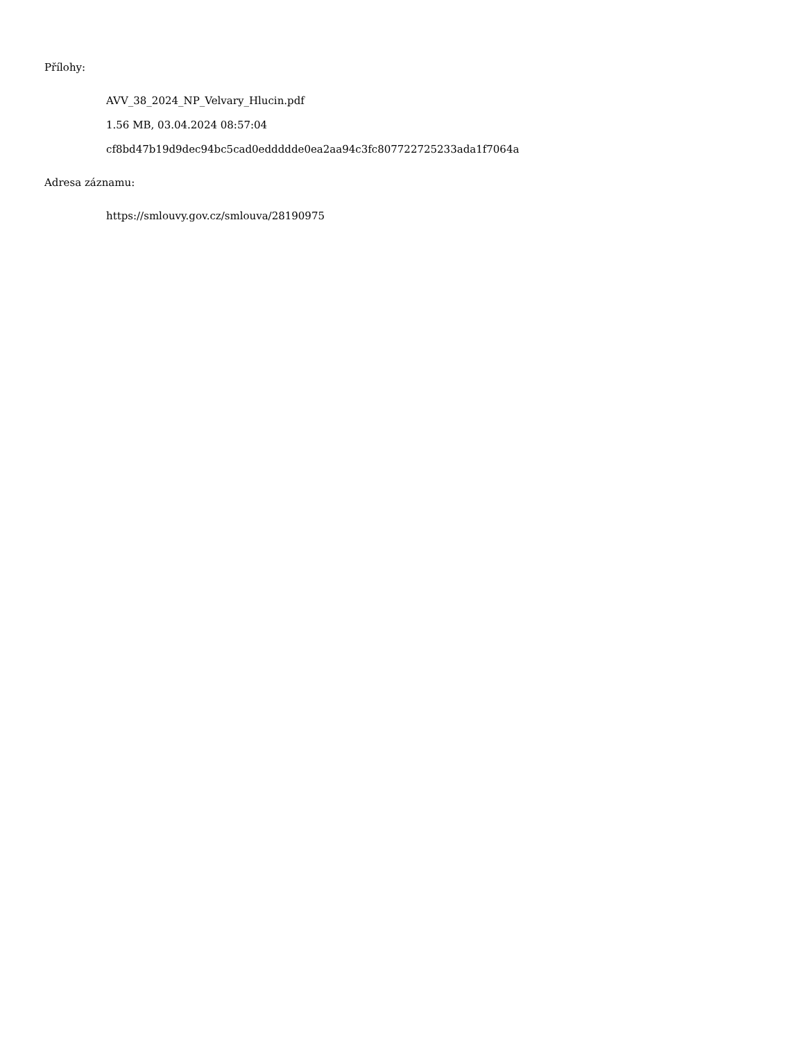Přílohy:
AVV_38_2024_NP_Velvary_Hlucin.pdf
1.56 MB, 03.04.2024 08:57:04
cf8bd47b19d9dec94bc5cad0eddddde0ea2aa94c3fc807722725233ada1f7064a
Adresa záznamu:
https://smlouvy.gov.cz/smlouva/28190975